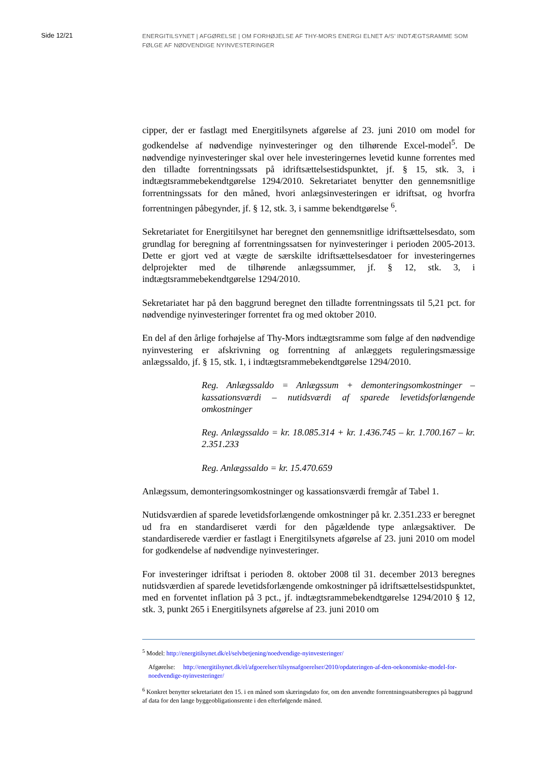Side 12/21
ENERGITILSYNET | AFGØRELSE | OM FORHØJELSE AF THY-MORS ENERGI ELNET A/S’ INDTÆGTSRAMME SOM FØLGE AF NØDVENDIGE NYINVESTERINGER
cipper, der er fastlagt med Energitilsynets afgørelse af 23. juni 2010 om model for godkendelse af nødvendige nyinvesteringer og den tilhørende Excel-model<sup>5</sup>. De nødvendige nyinvesteringer skal over hele investeringernes levetid kunne forrentes med den tilladte forrentningssats på idriftsættelsestidspunktet, jf. § 15, stk. 3, i indtægtsrammebekendtgørelse 1294/2010. Sekretariatet benytter den gennemsnitlige forrentningssats for den måned, hvori anlægsinvesteringen er idriftsat, og hvorfra forrentningen påbegynder, jf. § 12, stk. 3, i samme bekendtgørelse <sup>6</sup>.
Sekretariatet for Energitilsynet har beregnet den gennemsnitlige idriftsættelsesdato, som grundlag for beregning af forrentningssatsen for nyinvesteringer i perioden 2005-2013. Dette er gjort ved at vægte de særskilte idriftsættelsesdatoer for investeringernes delprojekter med de tilhørende anlægssummer, jf. § 12, stk. 3, i indtægtsrammebekendtgørelse 1294/2010.
Sekretariatet har på den baggrund beregnet den tilladte forrentningssats til 5,21 pct. for nødvendige nyinvesteringer forrentet fra og med oktober 2010.
En del af den årlige forhøjelse af Thy-Mors indtægtsramme som følge af den nødvendige nyinvestering er afskrivning og forrentning af anlæggets reguleringsmæssige anlægssaldo, jf. § 15, stk. 1, i indtægtsrammebekendtgørelse 1294/2010.
Reg. Anlægssaldo = Anlægssum + demonteringsomkostninger – kassationsværdi – nutidsværdi af sparede levetidsforlængende omkostninger
Reg. Anlægssaldo = kr. 18.085.314 + kr. 1.436.745 – kr. 1.700.167 – kr. 2.351.233
Reg. Anlægssaldo = kr. 15.470.659
Anlægssum, demonteringsomkostninger og kassationsværdi fremgår af Tabel 1.
Nutidsværdien af sparede levetidsforlængende omkostninger på kr. 2.351.233 er beregnet ud fra en standardiseret værdi for den pågældende type anlægsaktiver. De standardiserede værdier er fastlagt i Energitilsynets afgørelse af 23. juni 2010 om model for godkendelse af nødvendige nyinvesteringer.
For investeringer idriftsat i perioden 8. oktober 2008 til 31. december 2013 beregnes nutidsværdien af sparede levetidsforlængende omkostninger på idriftsættelsestidspunktet, med en forventet inflation på 3 pct., jf. indtægtsrammebekendtgørelse 1294/2010 § 12, stk. 3, punkt 265 i Energitilsynets afgørelse af 23. juni 2010 om
<sup>5</sup> Model: http://energitilsynet.dk/el/selvbetjening/noedvendige-nyinvesteringer/
Afgørelse: http://energitilsynet.dk/el/afgoerelser/tilsynsafgoerelser/2010/opdateringen-af-den-oekonomiske-model-for-noedvendige-nyinvesteringer/
<sup>6</sup> Konkret benytter sekretariatet den 15. i en måned som skæringsdato for, om den anvendte forrentningssatsberegnes på baggrund af data for den lange byggeobligationsrente i den efterfølgende måned.